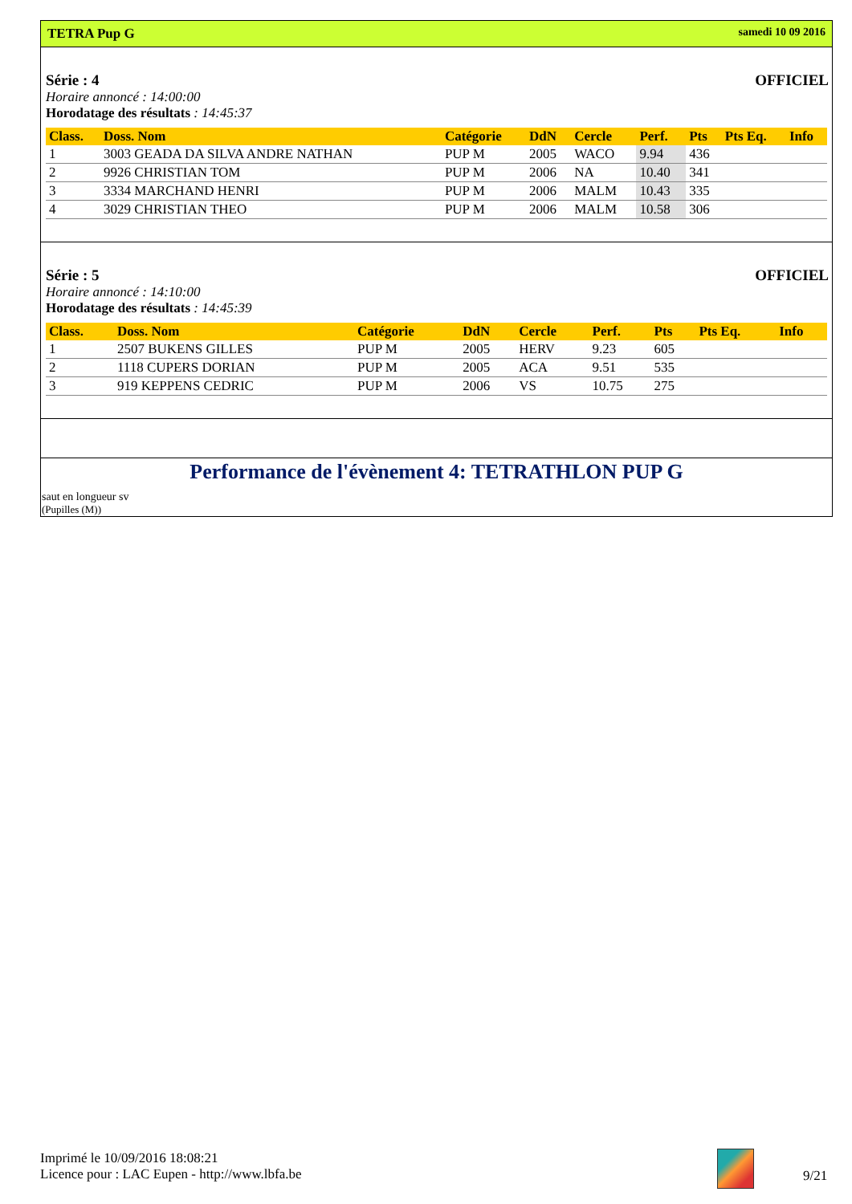TETRA Pup G samedi 10 09 2016
Série : 4 OFFICIEL
Horaire annoncé : 14:00:00
Horodatage des résultats : 14:45:37
| Class. | Doss. Nom | Catégorie | DdN | Cercle | Perf. | Pts | Pts Eq. | Info |
| --- | --- | --- | --- | --- | --- | --- | --- | --- |
| 1 | 3003 GEADA DA SILVA ANDRE NATHAN | PUP M | 2005 | WACO | 9.94 | 436 | | |
| 2 | 9926 CHRISTIAN TOM | PUP M | 2006 | NA | 10.40 | 341 | | |
| 3 | 3334 MARCHAND HENRI | PUP M | 2006 | MALM | 10.43 | 335 | | |
| 4 | 3029 CHRISTIAN THEO | PUP M | 2006 | MALM | 10.58 | 306 | | |
Série : 5 OFFICIEL
Horaire annoncé : 14:10:00
Horodatage des résultats : 14:45:39
| Class. | Doss. Nom | Catégorie | DdN | Cercle | Perf. | Pts | Pts Eq. | Info |
| --- | --- | --- | --- | --- | --- | --- | --- | --- |
| 1 | 2507 BUKENS GILLES | PUP M | 2005 | HERV | 9.23 | 605 | | |
| 2 | 1118 CUPERS DORIAN | PUP M | 2005 | ACA | 9.51 | 535 | | |
| 3 | 919 KEPPENS CEDRIC | PUP M | 2006 | VS | 10.75 | 275 | | |
Performance de l'évènement 4: TETRATHLON PUP G
saut en longueur sv
(Pupilles (M))
Imprimé le 10/09/2016 18:08:21
Licence pour : LAC Eupen - http://www.lbfa.be
9/21